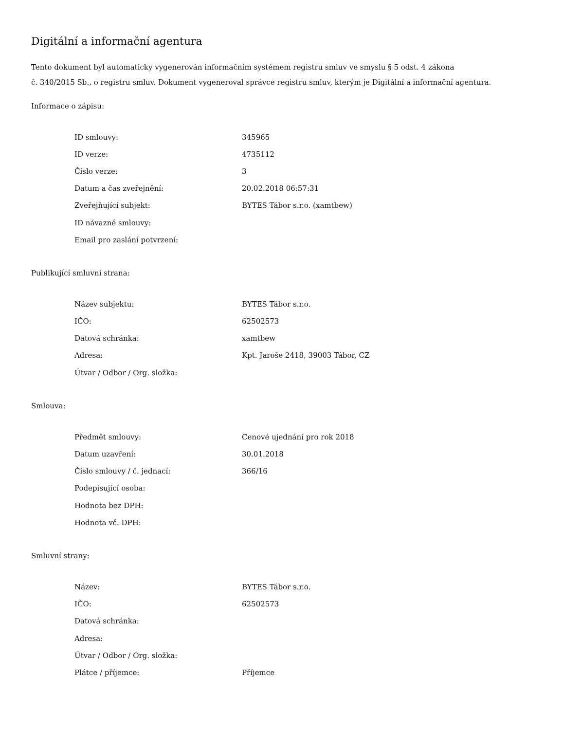Digitální a informační agentura
Tento dokument byl automaticky vygenerován informačním systémem registru smluv ve smyslu § 5 odst. 4 zákona
č. 340/2015 Sb., o registru smluv. Dokument vygeneroval správce registru smluv, kterým je Digitální a informační agentura.
Informace o zápisu:
| ID smlouvy: | 345965 |
| ID verze: | 4735112 |
| Číslo verze: | 3 |
| Datum a čas zveřejnění: | 20.02.2018 06:57:31 |
| Zveřejňující subjekt: | BYTES Tábor s.r.o. (xamtbew) |
| ID návazné smlouvy: | |
| Email pro zaslání potvrzení: | |
Publikující smluvní strana:
| Název subjektu: | BYTES Tábor s.r.o. |
| IČO: | 62502573 |
| Datová schránka: | xamtbew |
| Adresa: | Kpt. Jaroše 2418, 39003 Tábor, CZ |
| Útvar / Odbor / Org. složka: | |
Smlouva:
| Předmět smlouvy: | Cenové ujednání pro rok 2018 |
| Datum uzavření: | 30.01.2018 |
| Číslo smlouvy / č. jednací: | 366/16 |
| Podepisující osoba: | |
| Hodnota bez DPH: | |
| Hodnota vč. DPH: | |
Smluvní strany:
| Název: | BYTES Tábor s.r.o. |
| IČO: | 62502573 |
| Datová schránka: | |
| Adresa: | |
| Útvar / Odbor / Org. složka: | |
| Plátce / příjemce: | Příjemce |